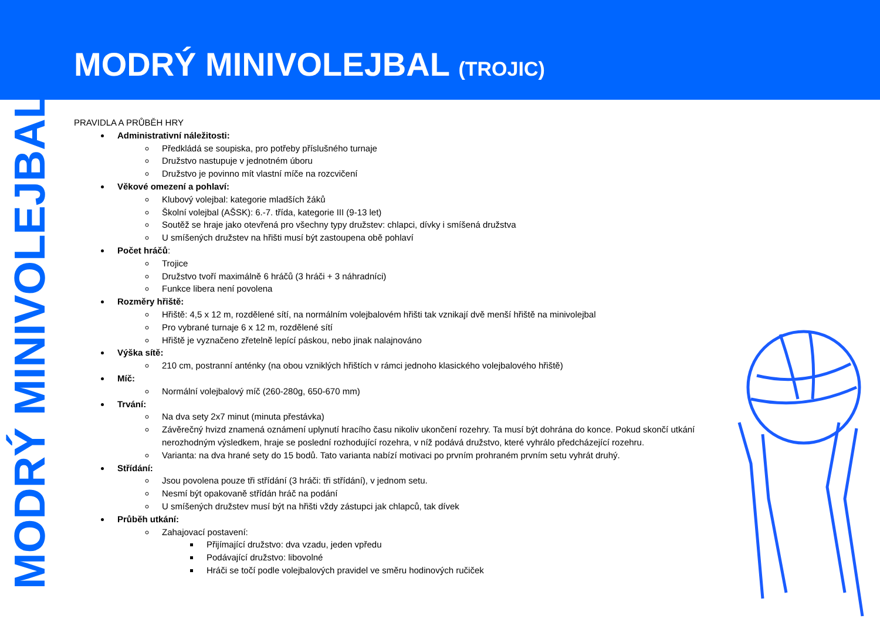MODRÝ MINIVOLEJBAL (TROJIC)
MODRÝ MINIVOLEJBAL
PRAVIDLA A PRŮBĚH HRY
Administrativní náležitosti:
Předkládá se soupiska, pro potřeby příslušného turnaje
Družstvo nastupuje v jednotném úboru
Družstvo je povinno mít vlastní míče na rozcvičení
Věkové omezení a pohlaví:
Klubový volejbal: kategorie mladších žáků
Školní volejbal (AŠSK): 6.-7. třída, kategorie III (9-13 let)
Soutěž se hraje jako otevřená pro všechny typy družstev: chlapci, dívky i smíšená družstva
U smíšených družstev na hřišti musí být zastoupena obě pohlaví
Počet hráčů:
Trojice
Družstvo tvoří maximálně 6 hráčů (3 hráči + 3 náhradníci)
Funkce libera není povolena
Rozměry hřiště:
Hřiště: 4,5 x 12 m, rozdělené sítí, na normálním volejbalovém hřišti tak vznikají dvě menší hřiště na minivolejbal
Pro vybrané turnaje 6 x 12 m, rozdělené sítí
Hřiště je vyznačeno zřetelně lepící páskou, nebo jinak nalajnováno
Výška sítě:
210 cm, postranní anténky (na obou vzniklých hřištích v rámci jednoho klasického volejbalového hřiště)
Míč:
Normální volejbalový míč (260-280g, 650-670 mm)
Trvání:
Na dva sety 2x7 minut (minuta přestávka)
Závěrečný hvizd znamená oznámení uplynutí hracího času nikoliv ukončení rozehry. Ta musí být dohrána do konce. Pokud skončí utkání nerozhodným výsledkem, hraje se poslední rozhodující rozehra, v níž podává družstvo, které vyhrálo předcházející rozehru.
Varianta: na dva hrané sety do 15 bodů. Tato varianta nabízí motivaci po prvním prohraném prvním setu vyhrát druhý.
Střídání:
Jsou povolena pouze tři střídání (3 hráči: tři střídání), v jednom setu.
Nesmí být opakovaně střídán hráč na podání
U smíšených družstev musí být na hřišti vždy zástupci jak chlapců, tak dívek
Průběh utkání:
Zahajovací postavení:
Přijímající družstvo: dva vzadu, jeden vpředu
Podávající družstvo: libovolné
Hráči se točí podle volejbalových pravidel ve směru hodinových ručiček